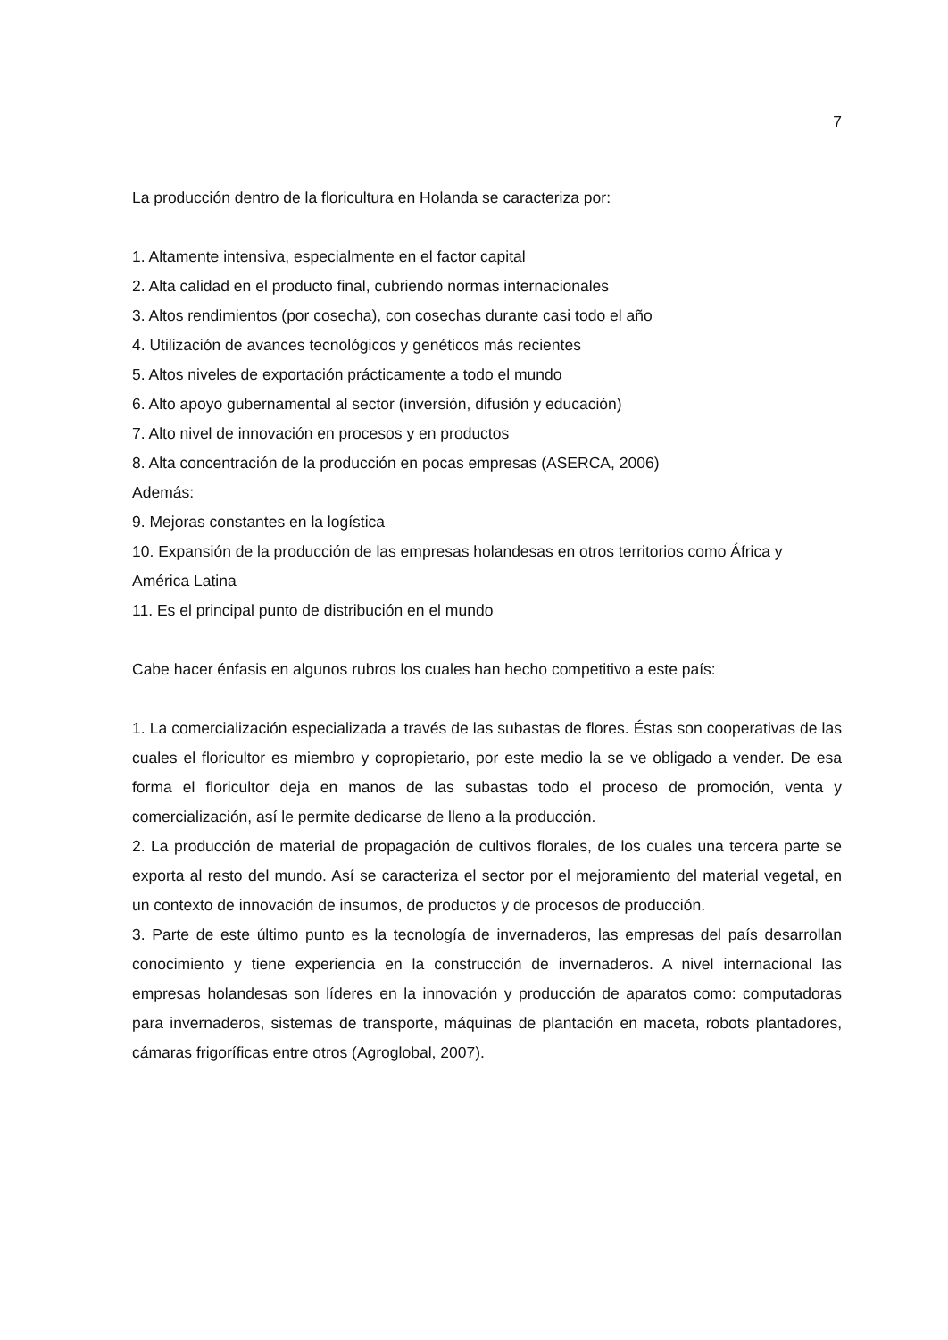7
La producción dentro de la floricultura en Holanda se caracteriza por:
1. Altamente intensiva, especialmente en el factor capital
2. Alta calidad en el producto final, cubriendo normas internacionales
3. Altos rendimientos (por cosecha), con cosechas durante casi todo el año
4. Utilización de avances tecnológicos y genéticos más recientes
5. Altos niveles de exportación prácticamente a todo el mundo
6. Alto apoyo gubernamental al sector (inversión, difusión y educación)
7. Alto nivel de innovación en procesos y en productos
8. Alta concentración de la producción en pocas empresas (ASERCA, 2006)
Además:
9. Mejoras constantes en la logística
10. Expansión de la producción de las empresas holandesas en otros territorios como África y América Latina
11. Es el principal punto de distribución en el mundo
Cabe hacer énfasis en algunos rubros los cuales han hecho competitivo a este país:
1. La comercialización especializada a través de las subastas de flores. Éstas son cooperativas de las cuales el floricultor es miembro y copropietario, por este medio la se ve obligado a vender. De esa forma el floricultor deja en manos de las subastas todo el proceso de promoción, venta y comercialización, así le permite dedicarse de lleno a la producción.
2. La producción de material de propagación de cultivos florales, de los cuales una tercera parte se exporta al resto del mundo. Así se caracteriza el sector por el mejoramiento del material vegetal, en un contexto de innovación de insumos, de productos y de procesos de producción.
3. Parte de este último punto es la tecnología de invernaderos, las empresas del país desarrollan conocimiento y tiene experiencia en la construcción de invernaderos. A nivel internacional las empresas holandesas son líderes en la innovación y producción de aparatos como: computadoras para invernaderos, sistemas de transporte, máquinas de plantación en maceta, robots plantadores, cámaras frigoríficas entre otros (Agroglobal, 2007).